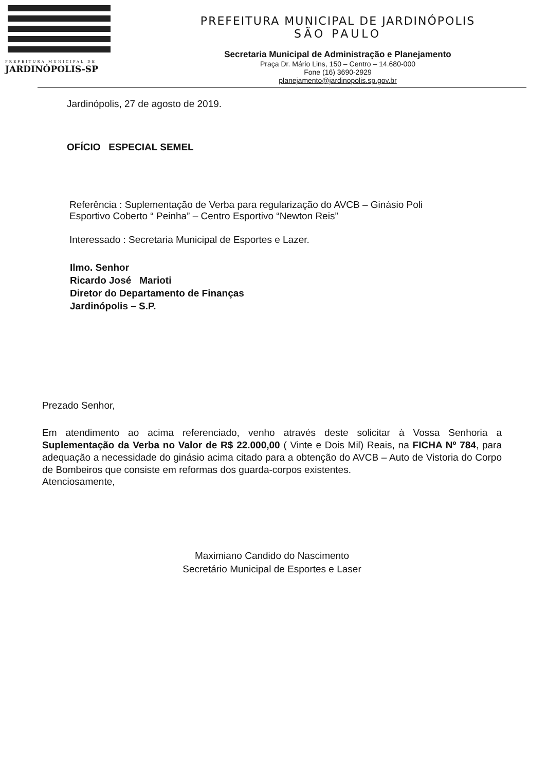PREFEITURA MUNICIPAL DE
JARDINÓPOLIS-SP
PREFEITURA MUNICIPAL DE JARDINÓPOLIS
SÃO PAULO
Secretaria Municipal de Administração e Planejamento
Praça Dr. Mário Lins, 150 – Centro – 14.680-000
Fone (16) 3690-2929
planejamento@jardinopolis.sp.gov.br
Jardinópolis, 27 de agosto de 2019.
OFÍCIO ESPECIAL SEMEL
Referência : Suplementação de Verba para regularização do AVCB – Ginásio Poli
Esportivo Coberto “ Peinha” – Centro Esportivo “Newton Reis”
Interessado : Secretaria Municipal de Esportes e Lazer.
Ilmo. Senhor
Ricardo José Marioti
Diretor do Departamento de Finanças
Jardinópolis – S.P.
Prezado Senhor,
Em atendimento ao acima referenciado, venho através deste solicitar à Vossa Senhoria a Suplementação da Verba no Valor de R$ 22.000,00 ( Vinte e Dois Mil) Reais, na FICHA Nº 784, para adequação a necessidade do ginásio acima citado para a obtenção do AVCB – Auto de Vistoria do Corpo de Bombeiros que consiste em reformas dos guarda-corpos existentes.
Atenciosamente,
Maximiano Candido do Nascimento
Secretário Municipal de Esportes e Laser